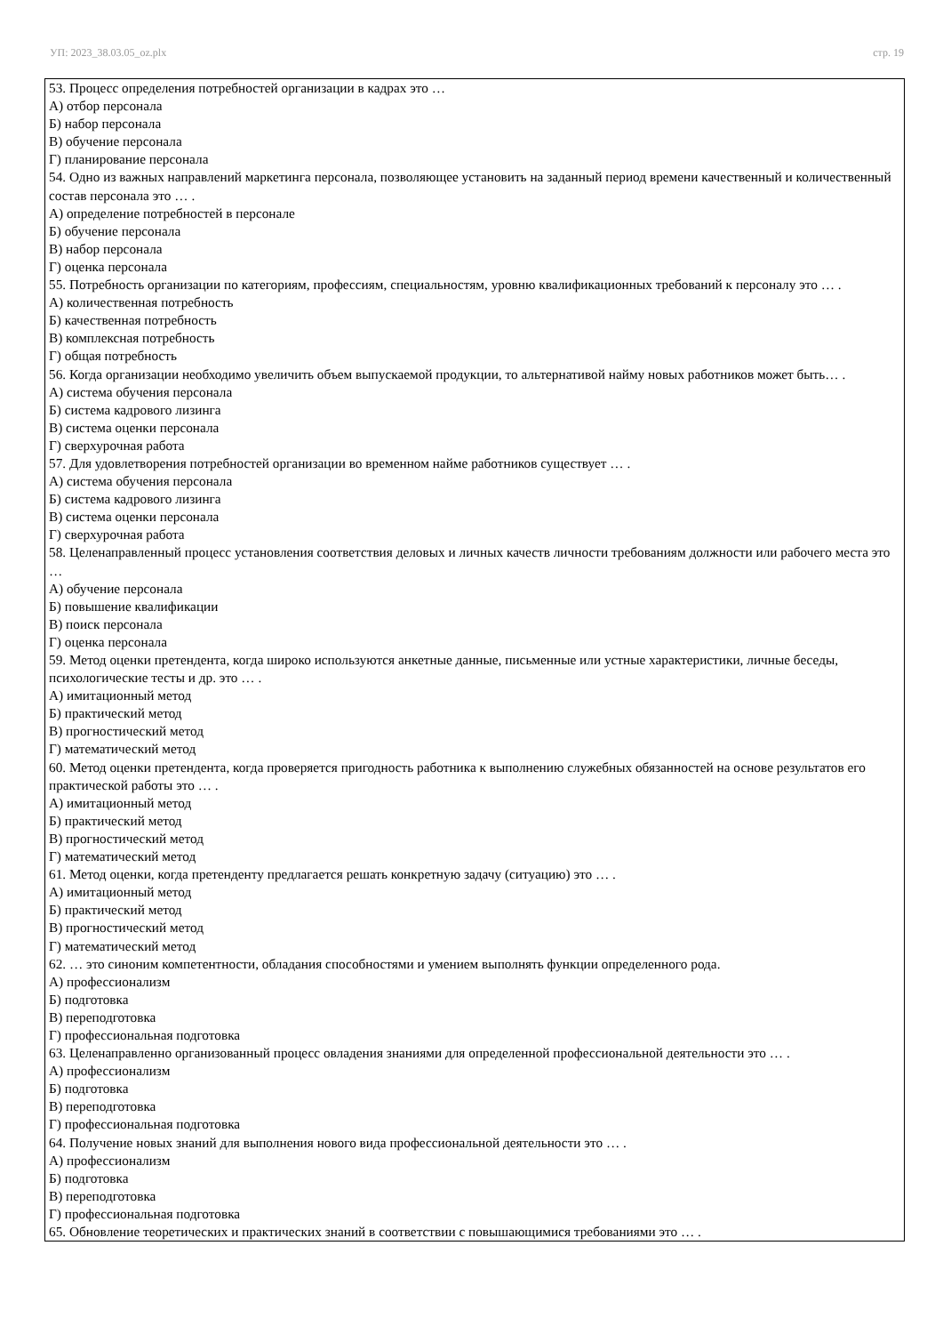УП: 2023_38.03.05_oz.plx стр. 19
53. Процесс определения потребностей организации в кадрах это …
А) отбор персонала
Б) набор персонала
В) обучение персонала
Г) планирование персонала
54. Одно из важных направлений маркетинга персонала, позволяющее установить на заданный период времени качественный и количественный состав персонала это … .
А) определение потребностей в персонале
Б) обучение персонала
В) набор персонала
Г) оценка персонала
55. Потребность организации по категориям, профессиям, специальностям, уровню квалификационных требований к персоналу это … .
А) количественная потребность
Б) качественная потребность
В) комплексная потребность
Г) общая потребность
56. Когда организации необходимо увеличить объем выпускаемой продукции, то альтернативой найму новых работников может быть… .
А) система обучения персонала
Б) система кадрового лизинга
В) система оценки персонала
Г) сверхурочная работа
57. Для удовлетворения потребностей организации во временном найме работников существует … .
А) система обучения персонала
Б) система кадрового лизинга
В) система оценки персонала
Г) сверхурочная работа
58. Целенаправленный процесс установления соответствия деловых и личных качеств личности требованиям должности или рабочего места это …
А) обучение персонала
Б) повышение квалификации
В) поиск персонала
Г) оценка персонала
59. Метод оценки претендента, когда широко используются анкетные данные, письменные или устные характеристики, личные беседы, психологические тесты и др. это … .
А) имитационный метод
Б) практический метод
В) прогностический метод
Г) математический метод
60. Метод оценки претендента, когда проверяется пригодность работника к выполнению служебных обязанностей на основе результатов его практической работы это … .
А) имитационный метод
Б) практический метод
В) прогностический метод
Г) математический метод
61. Метод оценки, когда претенденту предлагается решать конкретную задачу (ситуацию) это … .
А) имитационный метод
Б) практический метод
В) прогностический метод
Г) математический метод
62. … это синоним компетентности, обладания способностями и умением выполнять функции определенного рода.
А) профессионализм
Б) подготовка
В) переподготовка
Г) профессиональная подготовка
63. Целенаправленно организованный процесс овладения знаниями для определенной профессиональной деятельности это … .
А) профессионализм
Б) подготовка
В) переподготовка
Г) профессиональная подготовка
64. Получение новых знаний для выполнения нового вида профессиональной деятельности это … .
А) профессионализм
Б) подготовка
В) переподготовка
Г) профессиональная подготовка
65. Обновление теоретических и практических знаний в соответствии с повышающимися требованиями это … .